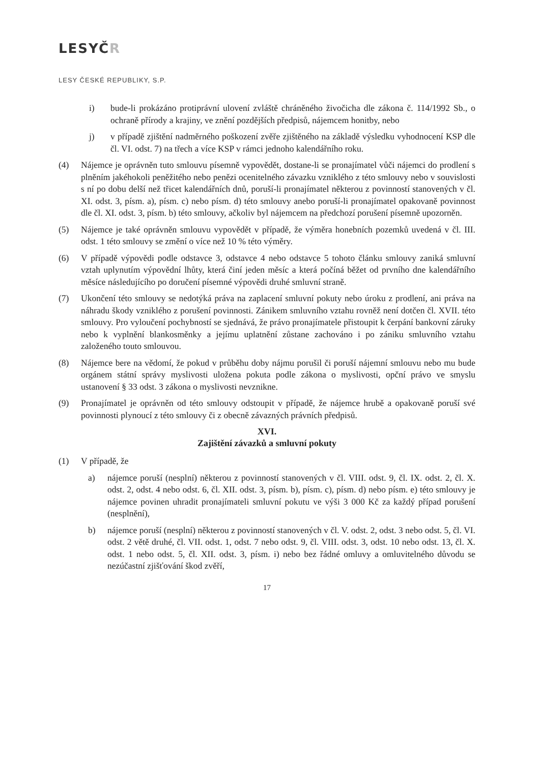LESYČR
LESY ČESKÉ REPUBLIKY, S.P.
i) bude-li prokázáno protiprávní ulovení zvláště chráněného živočicha dle zákona č. 114/1992 Sb., o ochraně přírody a krajiny, ve znění pozdějších předpisů, nájemcem honitby, nebo
j) v případě zjištění nadměrného poškození zvěře zjištěného na základě výsledku vyhodnocení KSP dle čl. VI. odst. 7) na třech a více KSP v rámci jednoho kalendářního roku.
(4) Nájemce je oprávněn tuto smlouvu písemně vypovědět, dostane-li se pronajímatel vůči nájemci do prodlení s plněním jakéhokoli peněžitého nebo penězi ocenitelného závazku vzniklého z této smlouvy nebo v souvislosti s ní po dobu delší než třicet kalendářních dnů, poruší-li pronajímatel některou z povinností stanovených v čl. XI. odst. 3, písm. a), písm. c) nebo písm. d) této smlouvy anebo poruší-li pronajímatel opakovaně povinnost dle čl. XI. odst. 3, písm. b) této smlouvy, ačkoliv byl nájemcem na předchozí porušení písemně upozorněn.
(5) Nájemce je také oprávněn smlouvu vypovědět v případě, že výměra honebních pozemků uvedená v čl. III. odst. 1 této smlouvy se změní o více než 10 % této výměry.
(6) V případě výpovědi podle odstavce 3, odstavce 4 nebo odstavce 5 tohoto článku smlouvy zaniká smluvní vztah uplynutím výpovědní lhůty, která činí jeden měsíc a která počíná běžet od prvního dne kalendářního měsíce následujícího po doručení písemné výpovědi druhé smluvní straně.
(7) Ukončení této smlouvy se nedotýká práva na zaplacení smluvní pokuty nebo úroku z prodlení, ani práva na náhradu škody vzniklého z porušení povinnosti. Zánikem smluvního vztahu rovněž není dotčen čl. XVII. této smlouvy. Pro vyloučení pochybností se sjednává, že právo pronajímatele přistoupit k čerpání bankovní záruky nebo k vyplnění blankosměnky a jejímu uplatnění zůstane zachováno i po zániku smluvního vztahu založeného touto smlouvou.
(8) Nájemce bere na vědomí, že pokud v průběhu doby nájmu porušil či poruší nájemní smlouvu nebo mu bude orgánem státní správy myslivosti uložena pokuta podle zákona o myslivosti, opční právo ve smyslu ustanovení § 33 odst. 3 zákona o myslivosti nevznikne.
(9) Pronajímatel je oprávněn od této smlouvy odstoupit v případě, že nájemce hrubě a opakovaně poruší své povinnosti plynoucí z této smlouvy či z obecně závazných právních předpisů.
XVI.
Zajištění závazků a smluvní pokuty
(1) V případě, že
a) nájemce poruší (nesplní) některou z povinností stanovených v čl. VIII. odst. 9, čl. IX. odst. 2, čl. X. odst. 2, odst. 4 nebo odst. 6, čl. XII. odst. 3, písm. b), písm. c), písm. d) nebo písm. e) této smlouvy je nájemce povinen uhradit pronajímateli smluvní pokutu ve výši 3 000 Kč za každý případ porušení (nesplnění),
b) nájemce poruší (nesplní) některou z povinností stanovených v čl. V. odst. 2, odst. 3 nebo odst. 5, čl. VI. odst. 2 větě druhé, čl. VII. odst. 1, odst. 7 nebo odst. 9, čl. VIII. odst. 3, odst. 10 nebo odst. 13, čl. X. odst. 1 nebo odst. 5, čl. XII. odst. 3, písm. i) nebo bez řádné omluvy a omluvitelného důvodu se nezúčastní zjišťování škod zvěří,
17